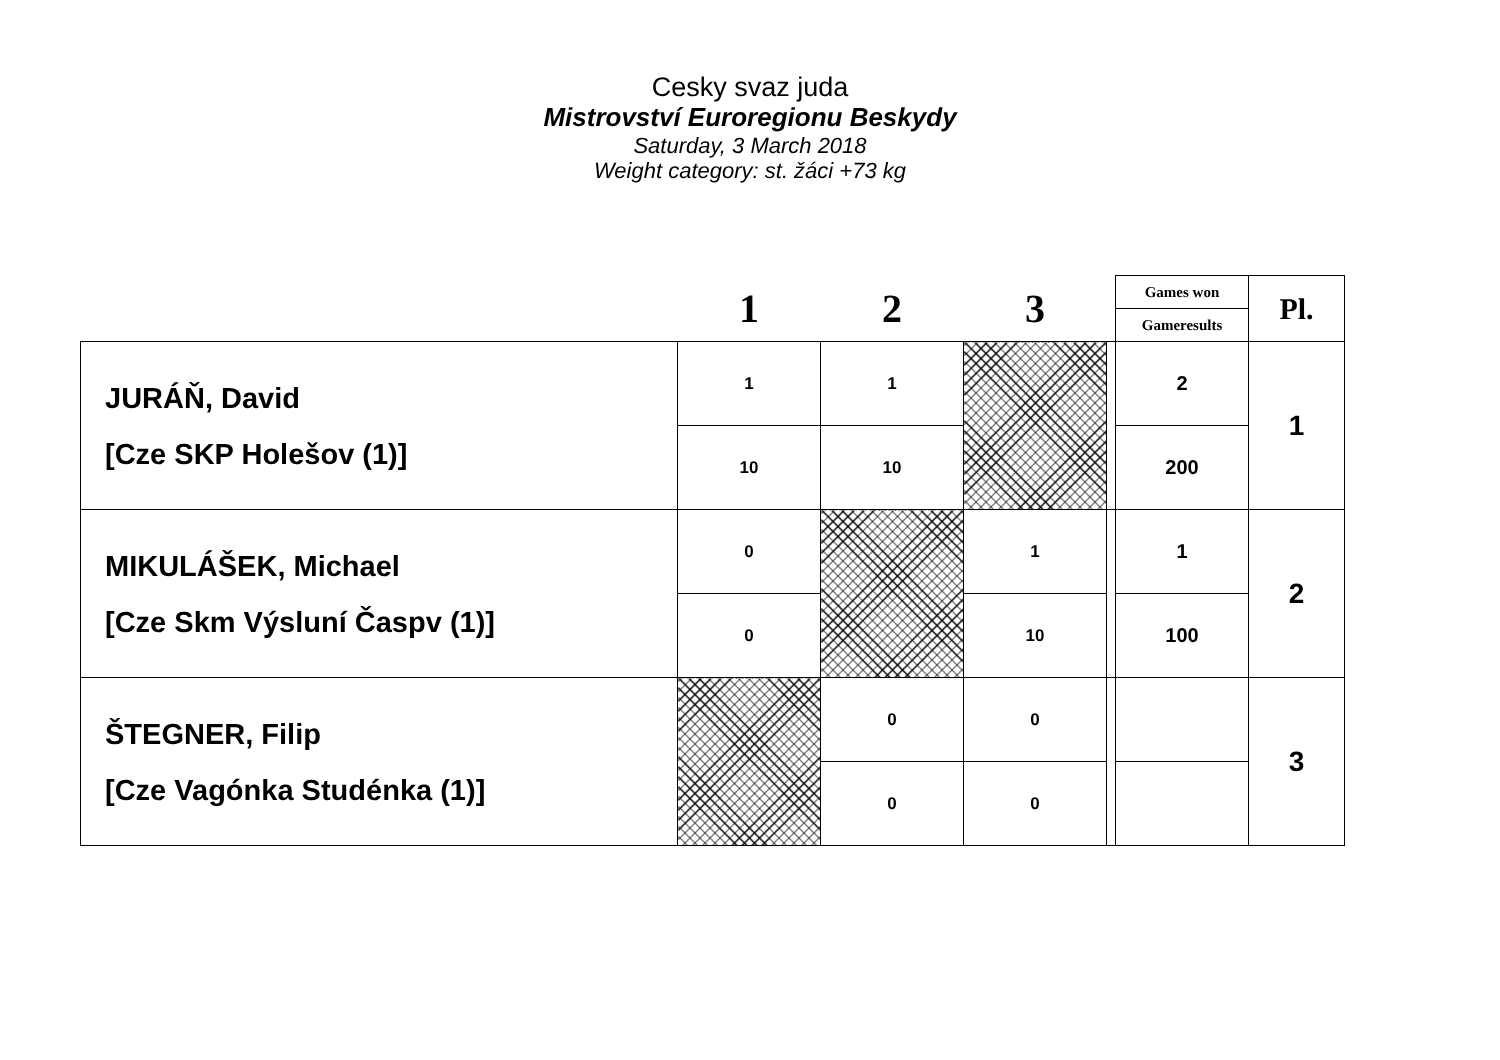Cesky svaz juda
Mistrovství Euroregionu Beskydy
Saturday, 3 March 2018
Weight category: st. žáci +73 kg
| | 1 | 2 | 3 | | Games won | Pl. |
| --- | --- | --- | --- | --- | --- | --- |
| | | | | | Gameresults | |
| JURÁŇ, David [Cze SKP Holešov (1)] | 1 | 1 | | | 2 | 1 |
| | 10 | 10 | | | 200 | |
| MIKULÁŠEK, Michael [Cze Skm Výsluní Časpv (1)] | 0 | | 1 | | 1 | 2 |
| | 0 | | 10 | | 100 | |
| ŠTEGNER, Filip [Cze Vagónka Studénka (1)] | | 0 | 0 | | | 3 |
| | | 0 | 0 | | | |